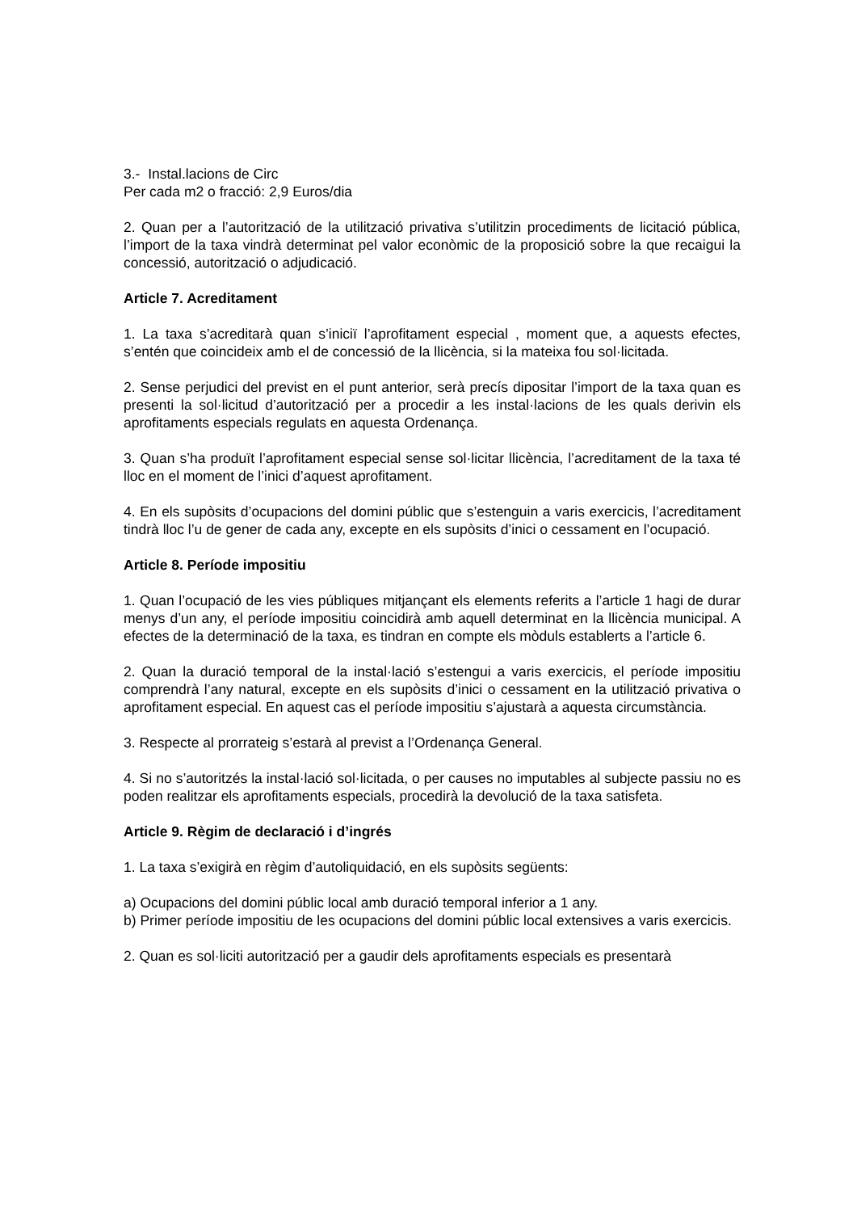3.- Instal.lacions de Circ
Per cada m2 o fracció: 2,9 Euros/dia
2. Quan per a l’autorització de la utilització privativa s’utilitzin procediments de licitació pública, l’import de la taxa vindrà determinat pel valor econòmic de la proposició sobre la que recaigui la concessió, autorització o adjudicació.
Article 7. Acreditament
1. La taxa s’acreditarà quan s’iniciï l’aprofitament especial , moment que, a aquests efectes, s’entén que coincideix amb el de concessió de la llicència, si la mateixa fou sol·licitada.
2. Sense perjudici del previst en el punt anterior, serà precís dipositar l’import de la taxa quan es presenti la sol·licitud d’autorització per a procedir a les instal·lacions de les quals derivin els aprofitaments especials regulats en aquesta Ordenança.
3. Quan s’ha produït l’aprofitament especial sense sol·licitar llicència, l’acreditament de la taxa té lloc en el moment de l’inici d’aquest aprofitament.
4. En els supòsits d’ocupacions del domini públic que s’estenguin a varis exercicis, l’acreditament tindrà lloc l’u de gener de cada any, excepte en els supòsits d’inici o cessament en l’ocupació.
Article 8. Període impositiu
1. Quan l’ocupació de les vies públiques mitjançant els elements referits a l’article 1 hagi de durar menys d’un any, el període impositiu coincidirà amb aquell determinat en la llicència municipal. A efectes de la determinació de la taxa, es tindran en compte els mòduls establerts a l’article 6.
2. Quan la duració temporal de la instal·lació s’estengui a varis exercicis, el període impositiu comprendrà l’any natural, excepte en els supòsits d’inici o cessament en la utilització privativa o aprofitament especial. En aquest cas el període impositiu s’ajustarà a aquesta circumstància.
3. Respecte al prorrateig s’estarà al previst a l’Ordenança General.
4. Si no s’autoritzés la instal·lació sol·licitada, o per causes no imputables al subjecte passiu no es poden realitzar els aprofitaments especials, procedirà la devolució de la taxa satisfeta.
Article 9. Règim de declaració i d’ingrés
1. La taxa s’exigirà en règim d’autoliquidació, en els supòsits següents:
a) Ocupacions del domini públic local amb duració temporal inferior a 1 any.
b) Primer període impositiu de les ocupacions del domini públic local extensives a varis exercicis.
2. Quan es sol·liciti autorització per a gaudir dels aprofitaments especials es presentarà